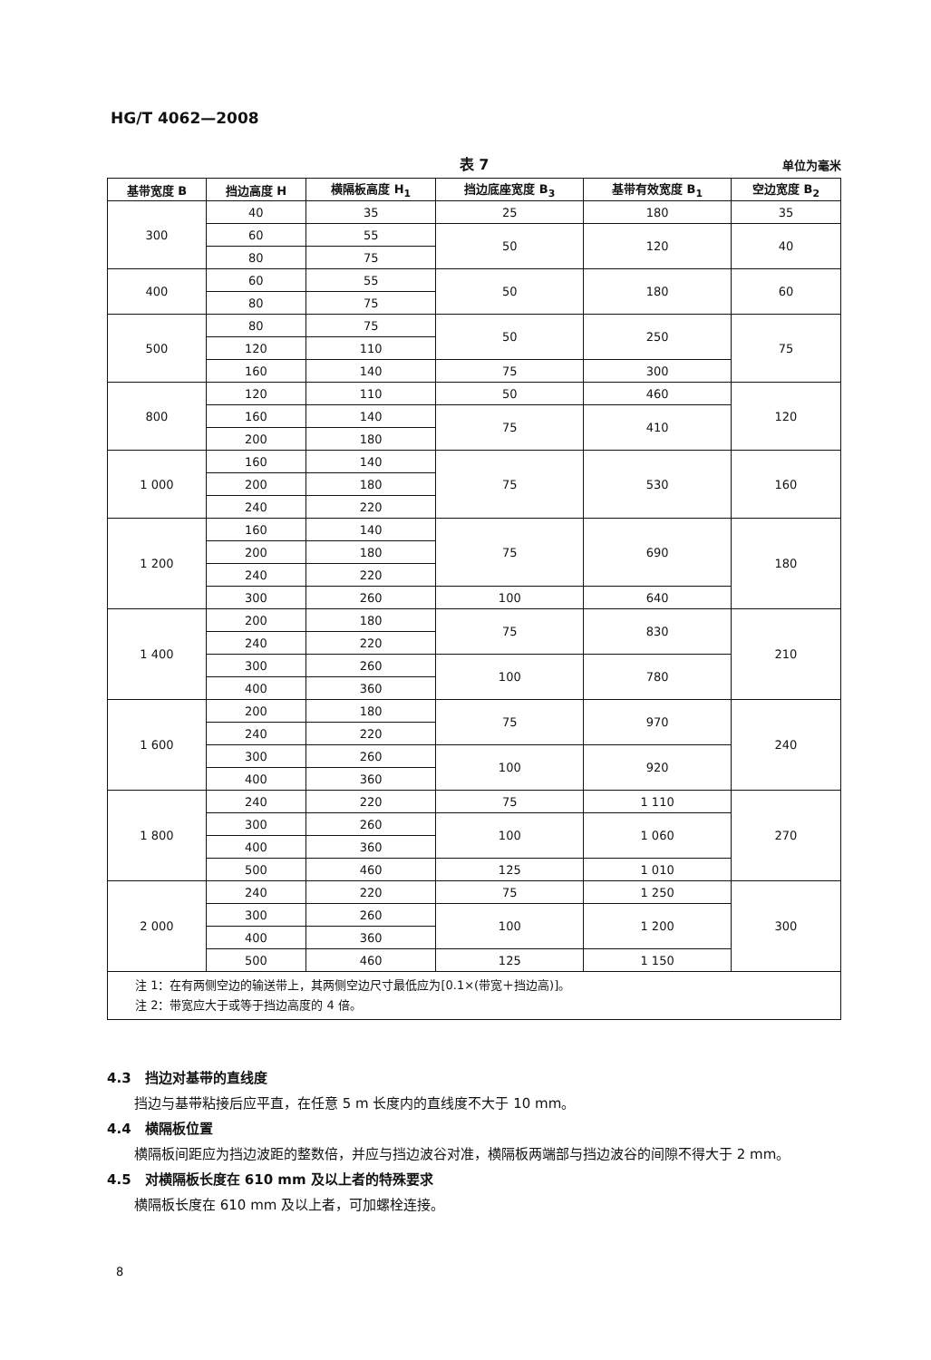HG/T 4062—2008
表 7
单位为毫米
| 基带宽度 B | 挡边高度 H | 横隔板高度 H<sub>1</sub> | 挡边底座宽度 B<sub>3</sub> | 基带有效宽度 B<sub>1</sub> | 空边宽度 B<sub>2</sub> |
| --- | --- | --- | --- | --- | --- |
| 300 | 40 | 35 | 25 | 180 | 35 |
| | 60 | 55 | 50 | 120 | 40 |
| | 80 | 75 | | | |
| 400 | 60 | 55 | 50 | 180 | 60 |
| | 80 | 75 | | | |
| 500 | 80 | 75 | 50 | 250 | 75 |
| | 120 | 110 | | | |
| | 160 | 140 | 75 | 300 | |
| 800 | 120 | 110 | 50 | 460 | 120 |
| | 160 | 140 | 75 | 410 | |
| | 200 | 180 | | | |
| 1 000 | 160 | 140 | 75 | 530 | 160 |
| | 200 | 180 | | | |
| | 240 | 220 | | | |
| 1 200 | 160 | 140 | 75 | 690 | 180 |
| | 200 | 180 | | | |
| | 240 | 220 | | | |
| | 300 | 260 | 100 | 640 | |
| 1 400 | 200 | 180 | 75 | 830 | 210 |
| | 240 | 220 | | | |
| | 300 | 260 | 100 | 780 | |
| | 400 | 360 | | | |
| 1 600 | 200 | 180 | 75 | 970 | 240 |
| | 240 | 220 | | | |
| | 300 | 260 | 100 | 920 | |
| | 400 | 360 | | | |
| 1 800 | 240 | 220 | 75 | 1 110 | 270 |
| | 300 | 260 | 100 | 1 060 | |
| | 400 | 360 | | | |
| | 500 | 460 | 125 | 1 010 | |
| 2 000 | 240 | 220 | 75 | 1 250 | 300 |
| | 300 | 260 | 100 | 1 200 | |
| | 400 | 360 | | | |
| | 500 | 460 | 125 | 1 150 | |
| 注 1：在有两侧空边的输送带上，其两侧空边尺寸最低应为[0.1×(带宽＋挡边高)]。 注 2：带宽应大于或等于挡边高度的 4 倍。 | | | | | |
4.3　挡边对基带的直线度
挡边与基带粘接后应平直，在任意 5 m 长度内的直线度不大于 10 mm。
4.4　横隔板位置
横隔板间距应为挡边波距的整数倍，并应与挡边波谷对准，横隔板两端部与挡边波谷的间隙不得大于 2 mm。
4.5　对横隔板长度在 610 mm 及以上者的特殊要求
横隔板长度在 610 mm 及以上者，可加螺栓连接。
8